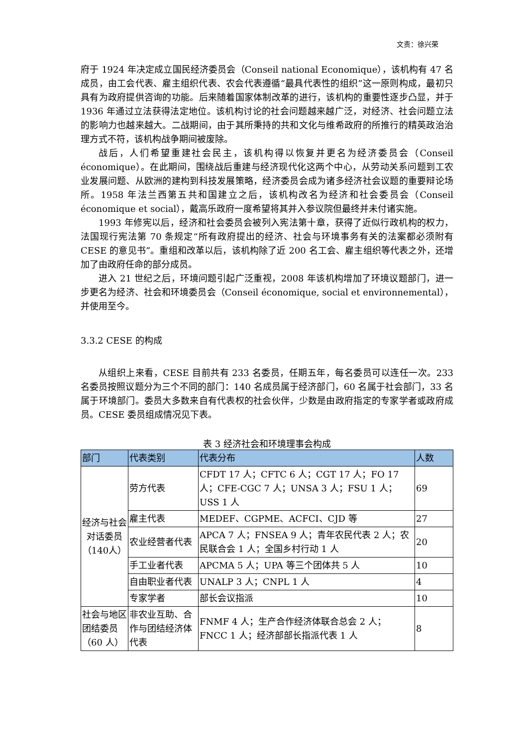文责：徐兴荣
府于 1924 年决定成立国民经济委员会（Conseil national Economique），该机构有 47 名成员，由工会代表、雇主组织代表、农会代表遵循“最具代表性的组织”这一原则构成，最初只具有为政府提供咨询的功能。后来随着国家体制改革的进行，该机构的重要性逐步凸显，并于 1936 年通过立法获得法定地位。该机构讨论的社会问题越来越广泛，对经济、社会问题立法的影响力也越来越大。二战期间，由于其所秉持的共和文化与维希政府的所推行的精英政治治理方式不符，该机构战争期间被废除。
战后，人们希望重建社会民主，该机构得以恢复并更名为经济委员会（Conseil économique）。在此期间，围绕战后重建与经济现代化这两个中心，从劳动关系问题到工农业发展问题、从欧洲的建构到科技发展策略，经济委员会成为诸多经济社会议题的重要辩论场所。1958 年法兰西第五共和国建立之后，该机构改名为经济和社会委员会（Conseil économique et social），戴高乐政府一度希望将其并入参议院但最终并未付诸实施。
1993 年修宪以后，经济和社会委员会被列入宪法第十章，获得了近似行政机构的权力，法国现行宪法第 70 条规定“所有政府提出的经济、社会与环境事务有关的法案都必须附有 CESE 的意见书”。重组和改革以后，该机构除了近 200 名工会、雇主组织等代表之外，还增加了由政府任命的部分成员。
进入 21 世纪之后，环境问题引起广泛重视，2008 年该机构增加了环境议题部门，进一步更名为经济、社会和环境委员会（Conseil économique, social et environnemental），并使用至今。
3.3.2 CESE 的构成
从组织上来看，CESE 目前共有 233 名委员，任期五年，每名委员可以连任一次。233 名委员按照议题分为三个不同的部门：140 名成员属于经济部门，60 名属于社会部门，33 名属于环境部门。委员大多数来自有代表权的社会伙伴，少数是由政府指定的专家学者或政府成员。CESE 委员组成情况见下表。
表 3 经济社会和环境理事会构成
| 部门 | 代表类别 | 代表分布 | 人数 |
| --- | --- | --- | --- |
| 经济与社会对话委员（140人） | 劳方代表 | CFDT 17 人；CFTC 6 人；CGT 17 人；FO 17 人；CFE-CGC 7 人；UNSA 3 人；FSU 1 人；USS 1 人 | 69 |
| | 雇主代表 | MEDEF、CGPME、ACFCI、CJD 等 | 27 |
| | 农业经营者代表 | APCA 7 人；FNSEA 9 人；青年农民代表 2 人；农民联合会 1 人；全国乡村行动 1 人 | 20 |
| | 手工业者代表 | APCMA 5 人；UPA 等三个团体共 5 人 | 10 |
| | 自由职业者代表 | UNALP 3 人；CNPL 1 人 | 4 |
| | 专家学者 | 部长会议指派 | 10 |
| 社会与地区团结委员（60 人） | 非农业互助、合作与团结经济体代表 | FNMF 4 人；生产合作经济体联合总会 2 人；FNCC 1 人；经济部部长指派代表 1 人 | 8 |